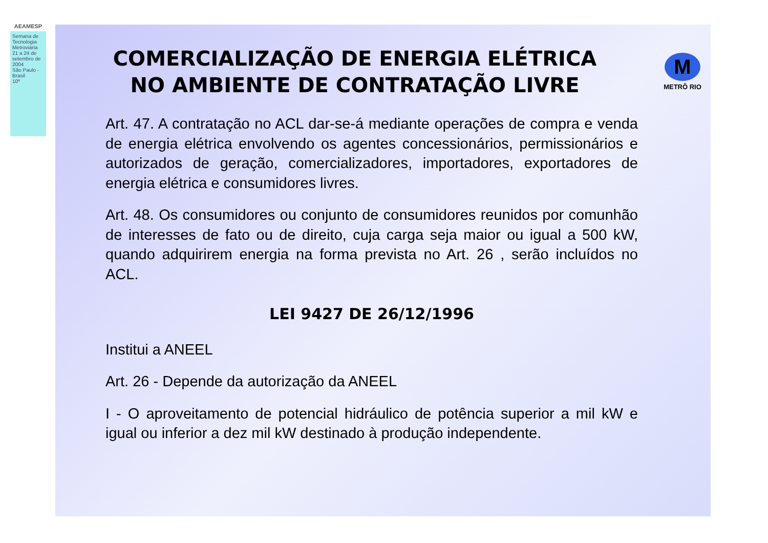AEAMESP
Semana de Tecnologia Metroviária
21 a 24 de setembro de 2004
São Paulo - Brasil
10ª
COMERCIALIZAÇÃO DE ENERGIA ELÉTRICA
NO AMBIENTE DE CONTRATAÇÃO LIVRE
M
METRÔ RIO
Art. 47. A contratação no ACL dar-se-á mediante operações de compra e venda de energia elétrica envolvendo os agentes concessionários, permissionários e autorizados de geração, comercializadores, importadores, exportadores de energia elétrica e consumidores livres.
Art. 48. Os consumidores ou conjunto de consumidores reunidos por comunhão de interesses de fato ou de direito, cuja carga seja maior ou igual a 500 kW, quando adquirirem energia na forma prevista no Art. 26 , serão incluídos no ACL.
LEI 9427 DE 26/12/1996
Institui a ANEEL
Art. 26 - Depende da autorização da ANEEL
I - O aproveitamento de potencial hidráulico de potência superior a mil kW e igual ou inferior a dez mil kW destinado à produção independente.